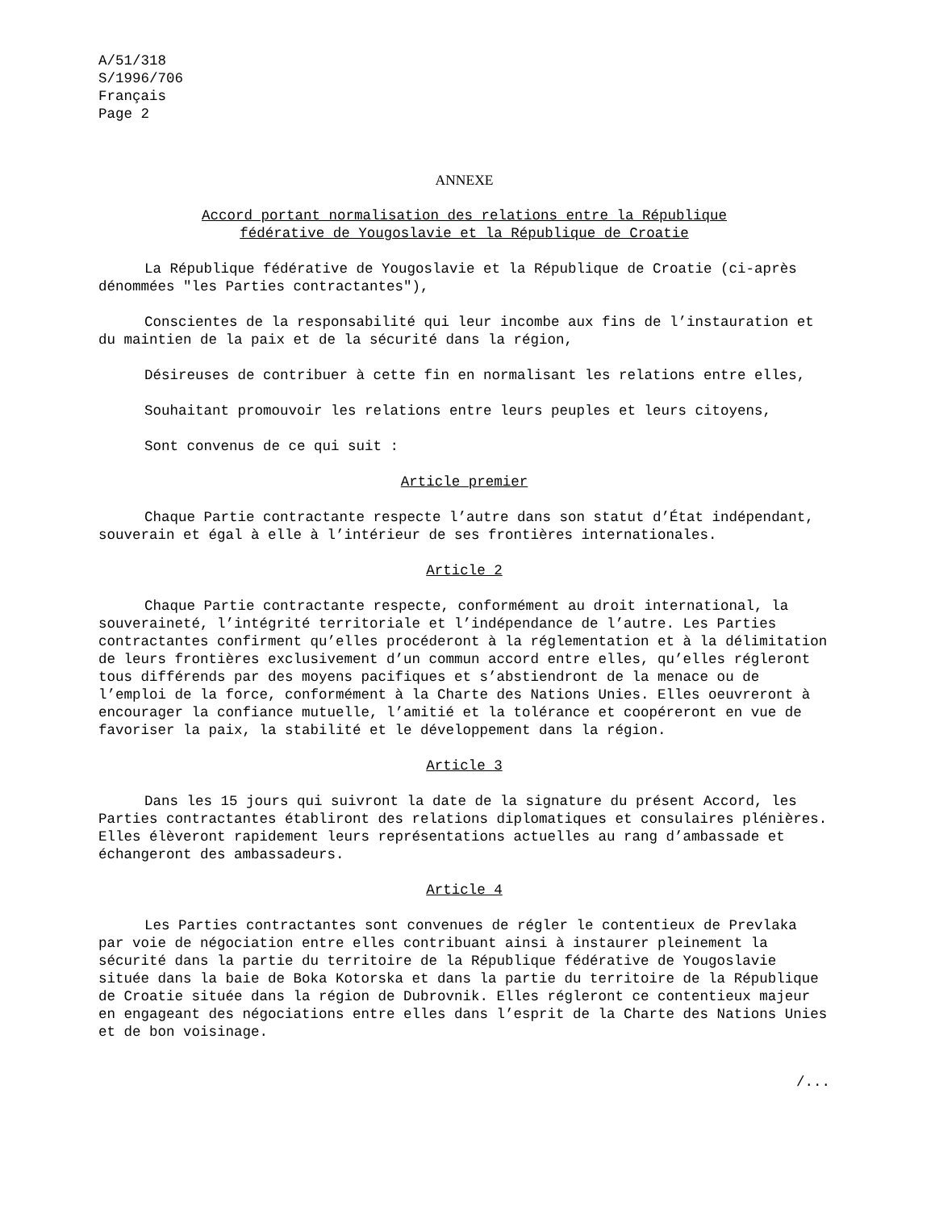A/51/318
S/1996/706
Français
Page 2
ANNEXE
Accord portant normalisation des relations entre la République
fédérative de Yougoslavie et la République de Croatie
La République fédérative de Yougoslavie et la République de Croatie (ci-après dénommées "les Parties contractantes"),
Conscientes de la responsabilité qui leur incombe aux fins de l’instauration et du maintien de la paix et de la sécurité dans la région,
Désireuses de contribuer à cette fin en normalisant les relations entre elles,
Souhaitant promouvoir les relations entre leurs peuples et leurs citoyens,
Sont convenus de ce qui suit :
Article premier
Chaque Partie contractante respecte l’autre dans son statut d’État indépendant, souverain et égal à elle à l’intérieur de ses frontières internationales.
Article 2
Chaque Partie contractante respecte, conformément au droit international, la souveraineté, l’intégrité territoriale et l’indépendance de l’autre. Les Parties contractantes confirment qu’elles procéderont à la réglementation et à la délimitation de leurs frontières exclusivement d’un commun accord entre elles, qu’elles régleront tous différends par des moyens pacifiques et s’abstiendront de la menace ou de l’emploi de la force, conformément à la Charte des Nations Unies. Elles oeuvreront à encourager la confiance mutuelle, l’amitié et la tolérance et coopéreront en vue de favoriser la paix, la stabilité et le développement dans la région.
Article 3
Dans les 15 jours qui suivront la date de la signature du présent Accord, les Parties contractantes établiront des relations diplomatiques et consulaires plénières. Elles élèveront rapidement leurs représentations actuelles au rang d’ambassade et échangeront des ambassadeurs.
Article 4
Les Parties contractantes sont convenues de régler le contentieux de Prevlaka par voie de négociation entre elles contribuant ainsi à instaurer pleinement la sécurité dans la partie du territoire de la République fédérative de Yougoslavie située dans la baie de Boka Kotorska et dans la partie du territoire de la République de Croatie située dans la région de Dubrovnik. Elles régleront ce contentieux majeur en engageant des négociations entre elles dans l’esprit de la Charte des Nations Unies et de bon voisinage.
/...